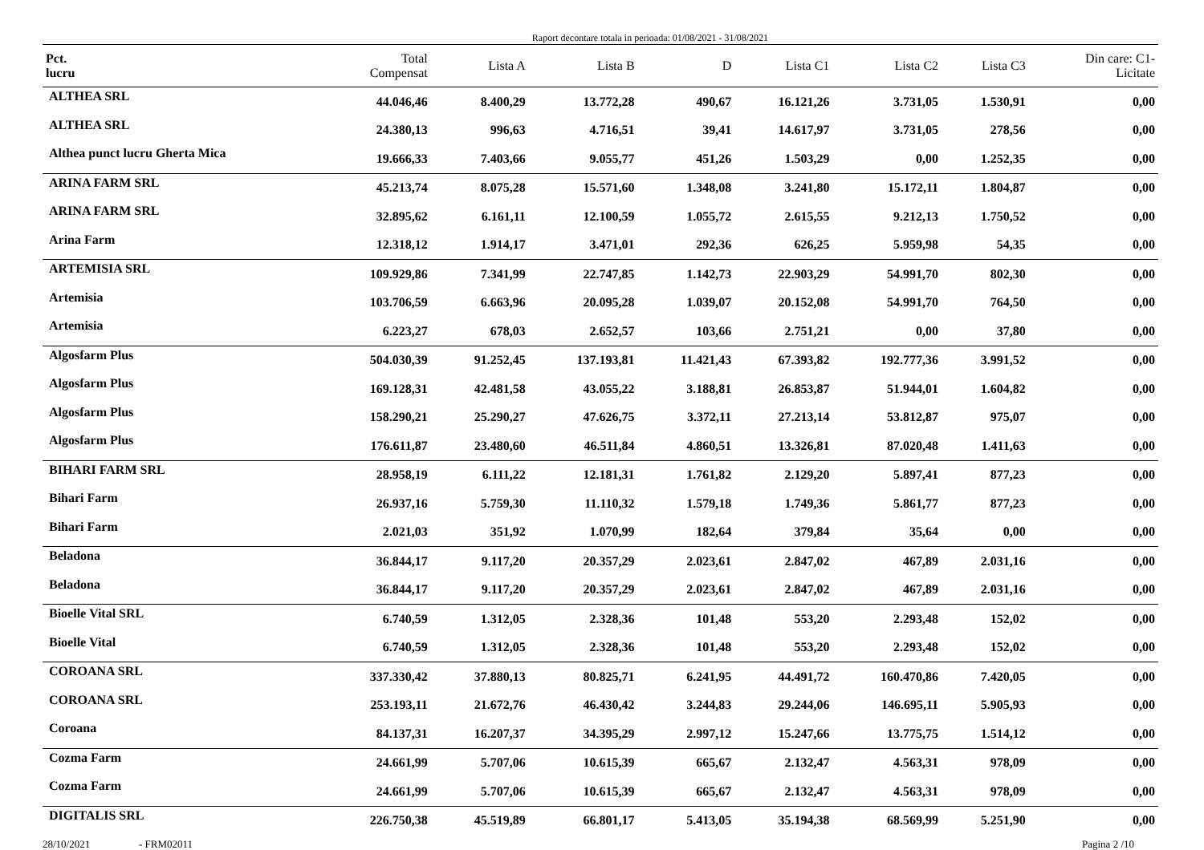Raport decontare totala in perioada: 01/08/2021 - 31/08/2021
| Pct. lucru | Total Compensat | Lista A | Lista B | D | Lista C1 | Lista C2 | Lista C3 | Din care: C1- Licitate |
| --- | --- | --- | --- | --- | --- | --- | --- | --- |
| ALTHEA SRL | 44.046,46 | 8.400,29 | 13.772,28 | 490,67 | 16.121,26 | 3.731,05 | 1.530,91 | 0,00 |
| ALTHEA SRL | 24.380,13 | 996,63 | 4.716,51 | 39,41 | 14.617,97 | 3.731,05 | 278,56 | 0,00 |
| Althea punct lucru Gherta Mica | 19.666,33 | 7.403,66 | 9.055,77 | 451,26 | 1.503,29 | 0,00 | 1.252,35 | 0,00 |
| ARINA FARM SRL | 45.213,74 | 8.075,28 | 15.571,60 | 1.348,08 | 3.241,80 | 15.172,11 | 1.804,87 | 0,00 |
| ARINA FARM SRL | 32.895,62 | 6.161,11 | 12.100,59 | 1.055,72 | 2.615,55 | 9.212,13 | 1.750,52 | 0,00 |
| Arina Farm | 12.318,12 | 1.914,17 | 3.471,01 | 292,36 | 626,25 | 5.959,98 | 54,35 | 0,00 |
| ARTEMISIA SRL | 109.929,86 | 7.341,99 | 22.747,85 | 1.142,73 | 22.903,29 | 54.991,70 | 802,30 | 0,00 |
| Artemisia | 103.706,59 | 6.663,96 | 20.095,28 | 1.039,07 | 20.152,08 | 54.991,70 | 764,50 | 0,00 |
| Artemisia | 6.223,27 | 678,03 | 2.652,57 | 103,66 | 2.751,21 | 0,00 | 37,80 | 0,00 |
| Algosfarm Plus | 504.030,39 | 91.252,45 | 137.193,81 | 11.421,43 | 67.393,82 | 192.777,36 | 3.991,52 | 0,00 |
| Algosfarm Plus | 169.128,31 | 42.481,58 | 43.055,22 | 3.188,81 | 26.853,87 | 51.944,01 | 1.604,82 | 0,00 |
| Algosfarm Plus | 158.290,21 | 25.290,27 | 47.626,75 | 3.372,11 | 27.213,14 | 53.812,87 | 975,07 | 0,00 |
| Algosfarm Plus | 176.611,87 | 23.480,60 | 46.511,84 | 4.860,51 | 13.326,81 | 87.020,48 | 1.411,63 | 0,00 |
| BIHARI FARM SRL | 28.958,19 | 6.111,22 | 12.181,31 | 1.761,82 | 2.129,20 | 5.897,41 | 877,23 | 0,00 |
| Bihari Farm | 26.937,16 | 5.759,30 | 11.110,32 | 1.579,18 | 1.749,36 | 5.861,77 | 877,23 | 0,00 |
| Bihari Farm | 2.021,03 | 351,92 | 1.070,99 | 182,64 | 379,84 | 35,64 | 0,00 | 0,00 |
| Beladona | 36.844,17 | 9.117,20 | 20.357,29 | 2.023,61 | 2.847,02 | 467,89 | 2.031,16 | 0,00 |
| Beladona | 36.844,17 | 9.117,20 | 20.357,29 | 2.023,61 | 2.847,02 | 467,89 | 2.031,16 | 0,00 |
| Bioelle Vital SRL | 6.740,59 | 1.312,05 | 2.328,36 | 101,48 | 553,20 | 2.293,48 | 152,02 | 0,00 |
| Bioelle Vital | 6.740,59 | 1.312,05 | 2.328,36 | 101,48 | 553,20 | 2.293,48 | 152,02 | 0,00 |
| COROANA SRL | 337.330,42 | 37.880,13 | 80.825,71 | 6.241,95 | 44.491,72 | 160.470,86 | 7.420,05 | 0,00 |
| COROANA SRL | 253.193,11 | 21.672,76 | 46.430,42 | 3.244,83 | 29.244,06 | 146.695,11 | 5.905,93 | 0,00 |
| Coroana | 84.137,31 | 16.207,37 | 34.395,29 | 2.997,12 | 15.247,66 | 13.775,75 | 1.514,12 | 0,00 |
| Cozma Farm | 24.661,99 | 5.707,06 | 10.615,39 | 665,67 | 2.132,47 | 4.563,31 | 978,09 | 0,00 |
| Cozma Farm | 24.661,99 | 5.707,06 | 10.615,39 | 665,67 | 2.132,47 | 4.563,31 | 978,09 | 0,00 |
| DIGITALIS SRL | 226.750,38 | 45.519,89 | 66.801,17 | 5.413,05 | 35.194,38 | 68.569,99 | 5.251,90 | 0,00 |
28/10/2021 - FRM02011 Pagina 2 /10